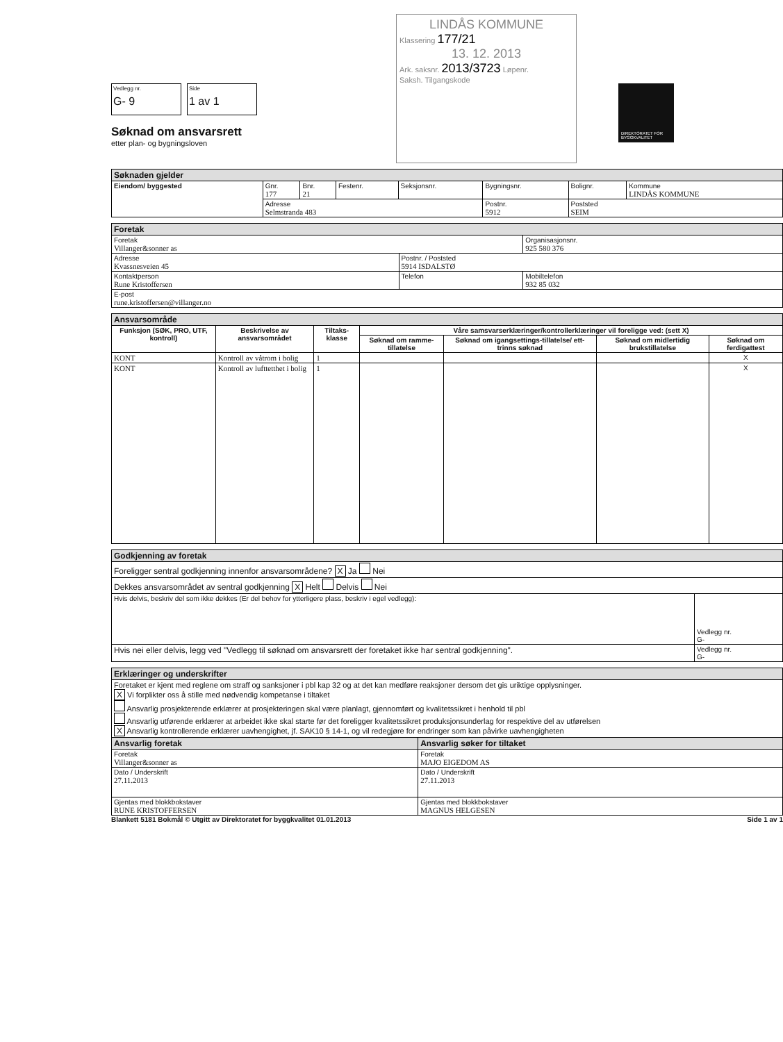Vedlegg nr. G- 9 Side 1 av 1
Søknad om ansvarsrett
etter plan- og bygningsloven
LINDÅS KOMMUNE
Klassering 177/21
13. 12. 2013
Ark. saksnr. 2013/3723 Løpenr.
Saksh. Tilgangskode
DIREKTORATET FOR BYGGKVALITET
| Søknaden gjelder | | | | | | | |
| --- | --- | --- | --- | --- | --- | --- | --- |
| Eiendom/ byggested | Gnr. 177 | Bnr. 21 | Festenr. | Seksjonsnr. | Bygningsnr. | Bolignr. | Kommune LINDÅS KOMMUNE |
| | Adresse Selmstranda 483 | | | | Postnr. 5912 | Poststed SEIM | |
| Foretak | | |
| --- | --- | --- |
| Foretak Villanger&sonner as | | Organisasjonsnr. 925 580 376 |
| Adresse Kvassnesveien 45 | Postnr. / Poststed 5914 ISDALSTØ | |
| Kontaktperson Rune Kristoffersen | Telefon | Mobiltelefon 932 85 032 |
| E-post rune.kristoffersen@villanger.no | | |
| Ansvarsområde | | | | | | |
| --- | --- | --- | --- | --- | --- | --- |
| Funksjon (SØK, PRO, UTF, kontroll) | Beskrivelse av ansvarsområdet | Tiltaks-klasse | Våre samsvarserklæringer/kontrollerklæringer vil foreligge ved: (sett X) | | | |
| | | | Søknad om ramme-tillatelse | Søknad om igangsettings-tillatelse/ ett-trinns søknad | Søknad om midlertidig brukstillatelse | Søknad om ferdigattest |
| KONT | Kontroll av våtrom i bolig | 1 | | | | X |
| KONT | Kontroll av lufttetthet i bolig | 1 | | | | X |
| Godkjenning av foretak | |
| --- | --- |
| Foreligger sentral godkjenning innenfor ansvarsområdene? X Ja Nei | |
| Dekkes ansvarsområdet av sentral godkjenning X Helt Delvis Nei | |
| Hvis delvis, beskriv del som ikke dekkes (Er del behov for ytterligere plass, beskriv i egel vedlegg): | Vedlegg nr. G- |
| Hvis nei eller delvis, legg ved "Vedlegg til søknad om ansvarsrett der foretaket ikke har sentral godkjenning". | Vedlegg nr. G- |
| Erklæringer og underskrifter | |
| --- | --- |
| Foretaket er kjent med reglene om straff og sanksjoner i pbl kap 32 og at det kan medføre reaksjoner dersom det gis uriktige opplysninger. X Vi forplikter oss å stille med nødvendig kompetanse i tiltaket Ansvarlig prosjekterende erklærer at prosjekteringen skal være planlagt, gjennomført og kvalitetssikret i henhold til pbl Ansvarlig utførende erklærer at arbeidet ikke skal starte før det foreligger kvalitetssikret produksjonsunderlag for respektive del av utførelsen X Ansvarlig kontrollerende erklærer uavhengighet, jf. SAK10 § 14-1, og vil redegjøre for endringer som kan påvirke uavhengigheten | |
| Ansvarlig foretak | Ansvarlig søker for tiltaket |
| Foretak Villanger&sonner as | Foretak MAJO EIGEDOM AS |
| Dato / Underskrift 27.11.2013 | Dato / Underskrift 27.11.2013 |
| Gjentas med blokkbokstaver RUNE KRISTOFFERSEN | Gjentas med blokkbokstaver MAGNUS HELGESEN |
Blankett 5181 Bokmål © Utgitt av Direktoratet for byggkvalitet 01.01.2013 Side 1 av 1